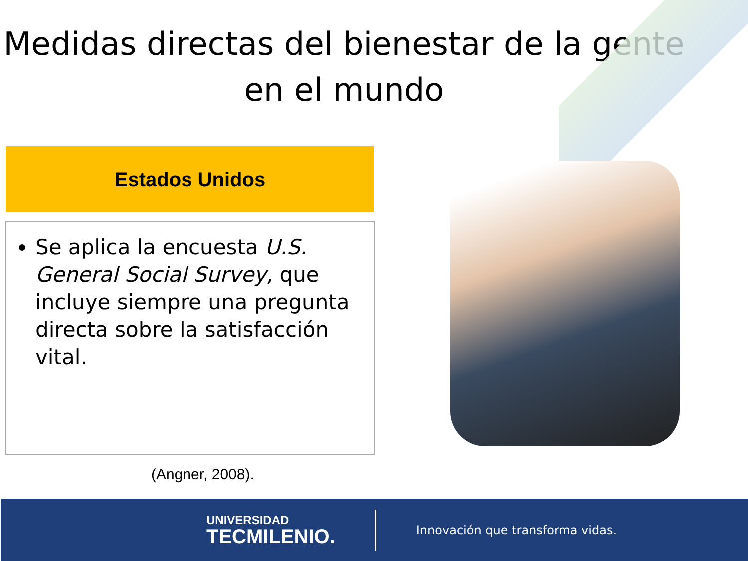Medidas directas del bienestar de la gente en el mundo
Estados Unidos
Se aplica la encuesta U.S. General Social Survey, que incluye siempre una pregunta directa sobre la satisfacción vital.
(Angner, 2008).
UNIVERSIDAD
TECMILENIO.
Innovación que transforma vidas.